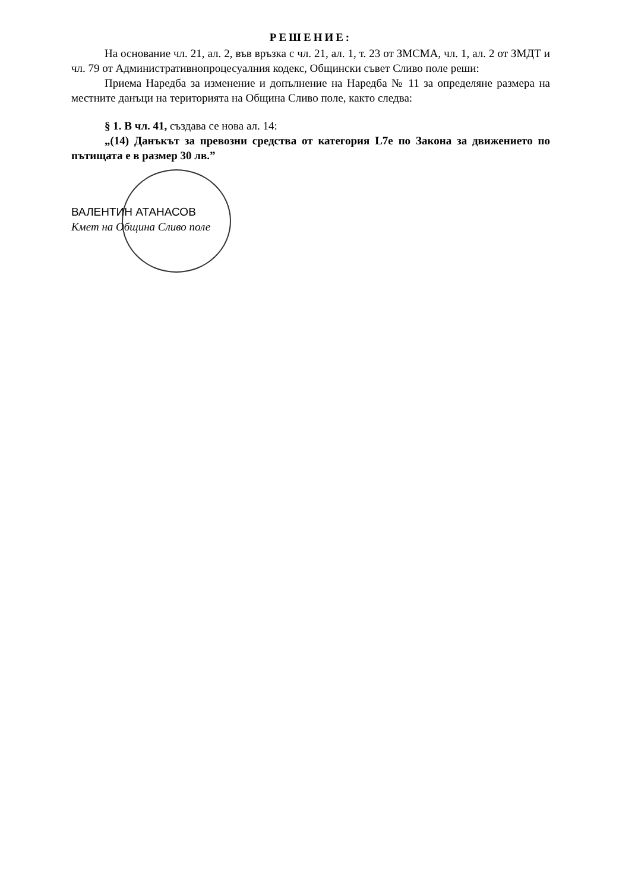РЕШЕНИЕ:
На основание чл. 21, ал. 2, във връзка с чл. 21, ал. 1, т. 23 от ЗМСМА, чл. 1, ал. 2 от ЗМДТ и чл. 79 от Административнопроцесуалния кодекс, Общински съвет Сливо поле реши:
Приема Наредба за изменение и допълнение на Наредба № 11 за определяне размера на местните данъци на територията на Община Сливо поле, както следва:
§ 1. В чл. 41, създава се нова ал. 14:
„(14) Данъкът за превозни средства от категория L7е по Закона за движението по пътищата е в размер 30 лв.”
ВАЛЕНТИН АТАНАСОВ
Кмет на Община Сливо поле